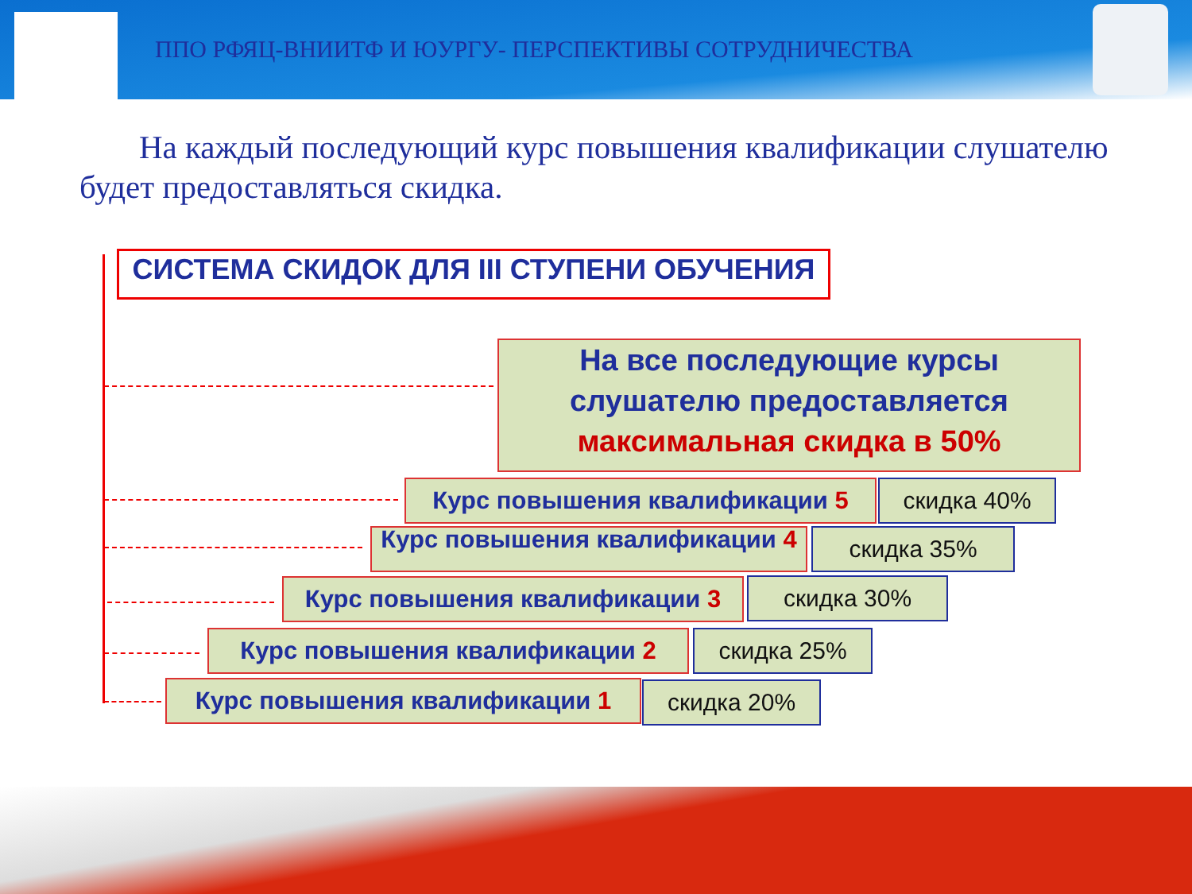ППО РФЯЦ-ВНИИТФ И ЮУРГУ- ПЕРСПЕКТИВЫ СОТРУДНИЧЕСТВА
На каждый последующий курс повышения квалификации слушателю будет предоставляться скидка.
СИСТЕМА СКИДОК ДЛЯ III СТУПЕНИ ОБУЧЕНИЯ
На все последующие курсы слушателю предоставляется максимальная скидка в 50%
Курс повышения квалификации 5 скидка 40%
Курс повышения квалификации 4 скидка 35%
Курс повышения квалификации 3 скидка 30%
Курс повышения квалификации 2 скидка 25%
Курс повышения квалификации 1 скидка 20%